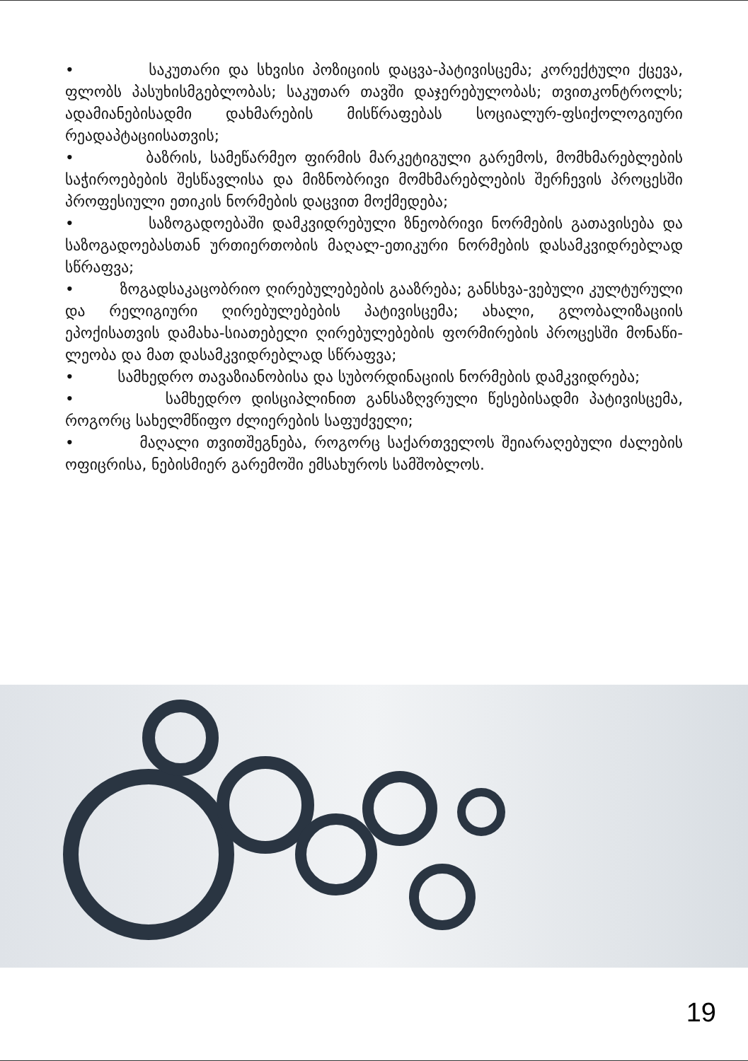• საკუთარი და სხვისი პოზიციის დაცვა-პატივისცემა; კორექტული ქცევა, ფლობს პასუხისმგებლობას; საკუთარ თავში დაჯერებულობას; თვითკონტროლს; ადამიანებისადმი დახმარების მისწრაფებას სოციალურ-ფსიქოლოგიური რეადაპტაციისათვის;
• ბაზრის, სამეწარმეო ფირმის მარკეტიგული გარემოს, მომხმარებლების საჭიროებების შესწავლისა და მიზნობრივი მომხმარებლების შერჩევის პროცესში პროფესიული ეთიკის ნორმების დაცვით მოქმედება;
• საზოგადოებაში დამკვიდრებული ზნეობრივი ნორმების გათავისება და საზოგადოებასთან ურთიერთობის მაღალ-ეთიკური ნორმების დასამკვიდრებლად სწრაფვა;
• ზოგადსაკაცობრიო ღირებულებების გააზრება; განსხვა-ვებული კულტურული და რელიგიური ღირებულებების პატივისცემა; ახალი, გლობალიზაციის ეპოქისათვის დამახა-სიათებელი ღირებულებების ფორმირების პროცესში მონაწი-ლეობა და მათ დასამკვიდრებლად სწრაფვა;
• სამხედრო თავაზიანობისა და სუბორდინაციის ნორმების დამკვიდრება;
• სამხედრო დისციპლინით განსაზღვრული წესებისადმი პატივისცემა, როგორც სახელმწიფო ძლიერების საფუძველი;
• მაღალი თვითშეგნება, როგორც საქართველოს შეიარაღებული ძალების ოფიცრისა, ნებისმიერ გარემოში ემსახუროს სამშობლოს.
19